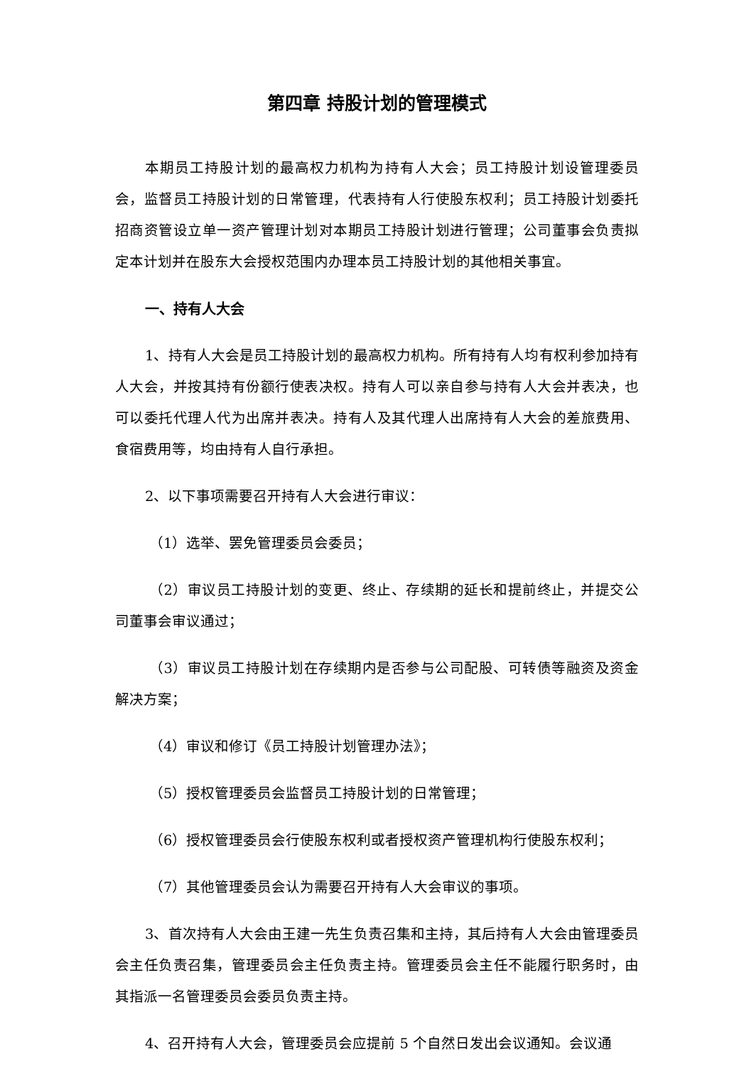第四章 持股计划的管理模式
本期员工持股计划的最高权力机构为持有人大会；员工持股计划设管理委员会，监督员工持股计划的日常管理，代表持有人行使股东权利；员工持股计划委托招商资管设立单一资产管理计划对本期员工持股计划进行管理；公司董事会负责拟定本计划并在股东大会授权范围内办理本员工持股计划的其他相关事宜。
一、持有人大会
1、持有人大会是员工持股计划的最高权力机构。所有持有人均有权利参加持有人大会，并按其持有份额行使表决权。持有人可以亲自参与持有人大会并表决，也可以委托代理人代为出席并表决。持有人及其代理人出席持有人大会的差旅费用、食宿费用等，均由持有人自行承担。
2、以下事项需要召开持有人大会进行审议：
（1）选举、罢免管理委员会委员；
（2）审议员工持股计划的变更、终止、存续期的延长和提前终止，并提交公司董事会审议通过；
（3）审议员工持股计划在存续期内是否参与公司配股、可转债等融资及资金解决方案；
（4）审议和修订《员工持股计划管理办法》；
（5）授权管理委员会监督员工持股计划的日常管理；
（6）授权管理委员会行使股东权利或者授权资产管理机构行使股东权利；
（7）其他管理委员会认为需要召开持有人大会审议的事项。
3、首次持有人大会由王建一先生负责召集和主持，其后持有人大会由管理委员会主任负责召集，管理委员会主任负责主持。管理委员会主任不能履行职务时，由其指派一名管理委员会委员负责主持。
4、召开持有人大会，管理委员会应提前 5 个自然日发出会议通知。会议通